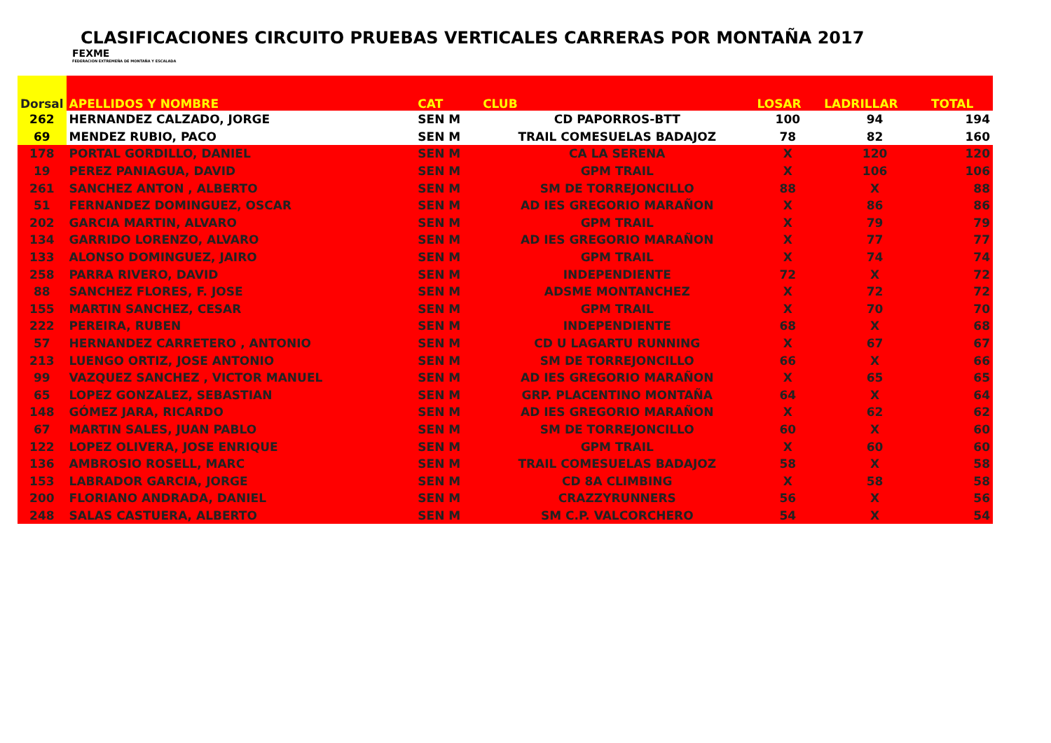CLASIFICACIONES CIRCUITO PRUEBAS VERTICALES CARRERAS POR MONTAÑA 2017
FEXME
FEDERACIÓN EXTREMEÑA DE MONTAÑA Y ESCALADA
| Dorsal | APELLIDOS Y NOMBRE | CAT | CLUB | LOSAR | LADRILLAR | TOTAL |
| --- | --- | --- | --- | --- | --- | --- |
| 262 | HERNANDEZ CALZADO, JORGE | SEN M | CD PAPORROS-BTT | 100 | 94 | 194 |
| 69 | MENDEZ RUBIO, PACO | SEN M | TRAIL COMESUELAS BADAJOZ | 78 | 82 | 160 |
| 178 | PORTAL GORDILLO, DANIEL | SEN M | CA LA SERENA | X | 120 | 120 |
| 19 | PEREZ PANIAGUA, DAVID | SEN M | GPM TRAIL | X | 106 | 106 |
| 261 | SANCHEZ ANTON , ALBERTO | SEN M | SM DE TORREJONCILLO | 88 | X | 88 |
| 51 | FERNANDEZ DOMINGUEZ, OSCAR | SEN M | AD IES GREGORIO MARAÑON | X | 86 | 86 |
| 202 | GARCIA MARTIN, ALVARO | SEN M | GPM TRAIL | X | 79 | 79 |
| 134 | GARRIDO LORENZO, ALVARO | SEN M | AD IES GREGORIO MARAÑON | X | 77 | 77 |
| 133 | ALONSO DOMINGUEZ, JAIRO | SEN M | GPM TRAIL | X | 74 | 74 |
| 258 | PARRA RIVERO, DAVID | SEN M | INDEPENDIENTE | 72 | X | 72 |
| 88 | SANCHEZ FLORES, F. JOSE | SEN M | ADSME MONTANCHEZ | X | 72 | 72 |
| 155 | MARTIN SANCHEZ, CESAR | SEN M | GPM TRAIL | X | 70 | 70 |
| 222 | PEREIRA, RUBEN | SEN M | INDEPENDIENTE | 68 | X | 68 |
| 57 | HERNANDEZ CARRETERO , ANTONIO | SEN M | CD U LAGARTU RUNNING | X | 67 | 67 |
| 213 | LUENGO ORTIZ, JOSE ANTONIO | SEN M | SM DE TORREJONCILLO | 66 | X | 66 |
| 99 | VAZQUEZ SANCHEZ , VICTOR MANUEL | SEN M | AD IES GREGORIO MARAÑON | X | 65 | 65 |
| 65 | LOPEZ GONZALEZ, SEBASTIAN | SEN M | GRP. PLACENTINO MONTAÑA | 64 | X | 64 |
| 148 | GÓMEZ JARA, RICARDO | SEN M | AD IES GREGORIO MARAÑON | X | 62 | 62 |
| 67 | MARTIN SALES, JUAN PABLO | SEN M | SM DE TORREJONCILLO | 60 | X | 60 |
| 122 | LOPEZ OLIVERA, JOSE ENRIQUE | SEN M | GPM TRAIL | X | 60 | 60 |
| 136 | AMBROSIO ROSELL, MARC | SEN M | TRAIL COMESUELAS BADAJOZ | 58 | X | 58 |
| 153 | LABRADOR GARCIA, JORGE | SEN M | CD 8A CLIMBING | X | 58 | 58 |
| 200 | FLORIANO ANDRADA, DANIEL | SEN M | CRAZZYRUNNERS | 56 | X | 56 |
| 248 | SALAS CASTUERA, ALBERTO | SEN M | SM C.P. VALCORCHERO | 54 | X | 54 |